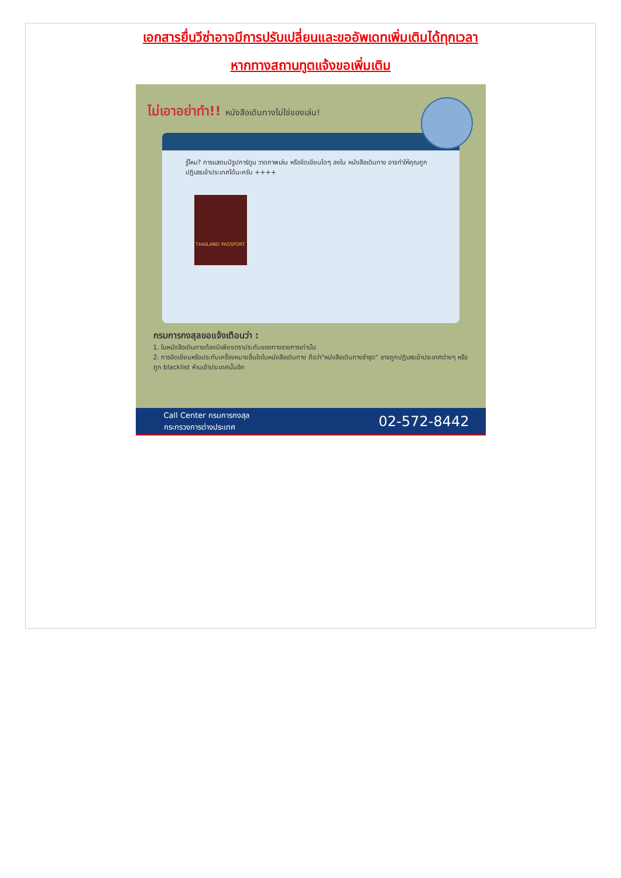เอกสารยื่นวีซ่าอาจมีการปรับเปลี่ยนและขออัพเดทเพิ่มเติมได้ทุกเวลา
หากทางสถานทูตแจ้งขอเพิ่มเติม
ไม่เอาอย่าทำ!! หนังสือเดินทางไม่ใช่ของเล่น!
รู้ไหม? การแสตมป์รูปการ์ตูน วาดภาพเล่น หรือขีดเขียนใดๆ ลงใน หนังสือเดินทาง อาจทำให้คุณถูกปฏิเสธเข้าประเทศได้นะครับ ++++
THAILAND PASSPORT
กรมการกงสุลขอแจ้งเตือนว่า :
1. ในหนังสือเดินทางต้องมีเพียงตราประทับของทางราชการเท่านั้น
2. การขีดเขียนหรือประทับเครื่องหมายอื่นใดในหนังสือเดินทาง ถือว่า"หนังสือเดินทางชำรุด" อาจถูกปฏิเสธเข้าประเทศต่างๆ หรือถูก blacklist ห้ามเข้าประเทศนั้นอีก
Call Center กรมการกงสุล
กระทรวงการต่างประเทศ
02-572-8442